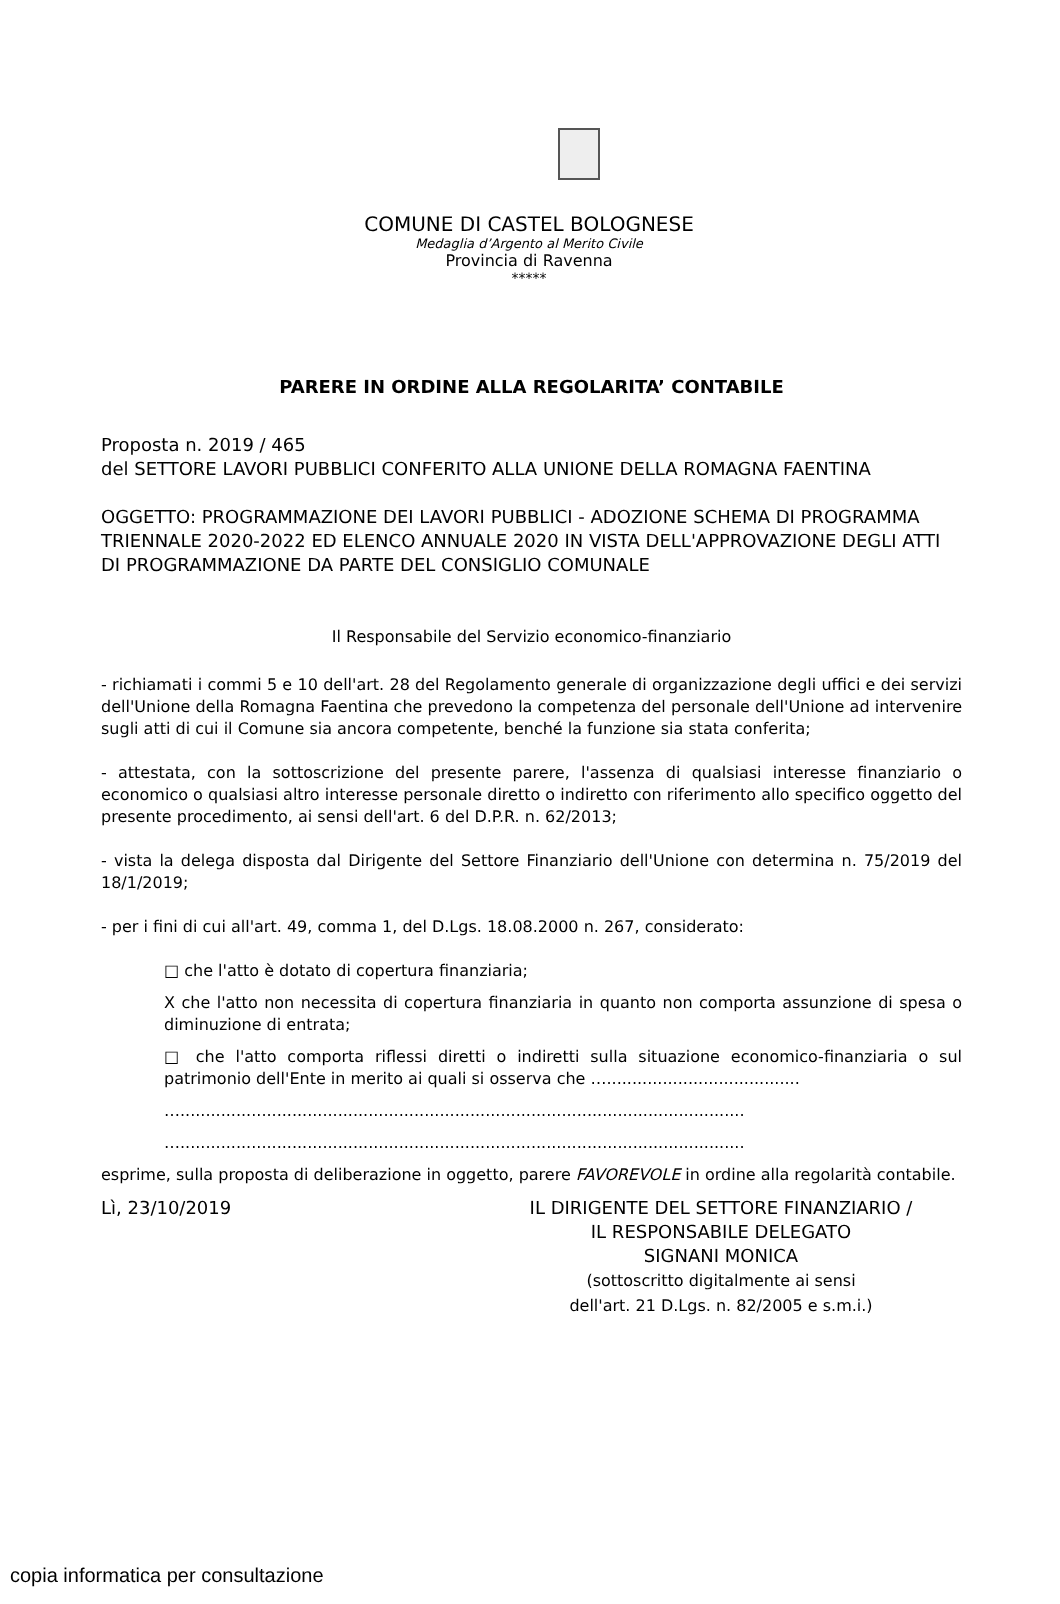COMUNE DI CASTEL BOLOGNESE
Medaglia d’Argento al Merito Civile
Provincia di Ravenna
*****
PARERE IN ORDINE ALLA REGOLARITA’ CONTABILE
Proposta n. 2019 / 465
del SETTORE LAVORI PUBBLICI CONFERITO ALLA UNIONE DELLA ROMAGNA FAENTINA
OGGETTO: PROGRAMMAZIONE DEI LAVORI PUBBLICI - ADOZIONE SCHEMA DI PROGRAMMA TRIENNALE 2020-2022 ED ELENCO ANNUALE 2020 IN VISTA DELL'APPROVAZIONE DEGLI ATTI DI PROGRAMMAZIONE DA PARTE DEL CONSIGLIO COMUNALE
Il Responsabile del Servizio economico-finanziario
- richiamati i commi 5 e 10 dell'art. 28 del Regolamento generale di organizzazione degli uffici e dei servizi dell'Unione della Romagna Faentina che prevedono la competenza del personale dell'Unione ad intervenire sugli atti di cui il Comune sia ancora competente, benché la funzione sia stata conferita;
- attestata, con la sottoscrizione del presente parere, l'assenza di qualsiasi interesse finanziario o economico o qualsiasi altro interesse personale diretto o indiretto con riferimento allo specifico oggetto del presente procedimento, ai sensi dell'art. 6 del D.P.R. n. 62/2013;
- vista la delega disposta dal Dirigente del Settore Finanziario dell'Unione con determina n. 75/2019 del 18/1/2019;
- per i fini di cui all'art. 49, comma 1, del D.Lgs. 18.08.2000 n. 267, considerato:
□ che l'atto è dotato di copertura finanziaria;
X che l'atto non necessita di copertura finanziaria in quanto non comporta assunzione di spesa o diminuzione di entrata;
□ che l'atto comporta riflessi diretti o indiretti sulla situazione economico-finanziaria o sul patrimonio dell'Ente in merito ai quali si osserva che …......................................
…...............................................................................................................
…...............................................................................................................
esprime, sulla proposta di deliberazione in oggetto, parere FAVOREVOLE in ordine alla regolarità contabile.
Lì, 23/10/2019 IL DIRIGENTE DEL SETTORE FINANZIARIO /
IL RESPONSABILE DELEGATO
SIGNANI MONICA
(sottoscritto digitalmente ai sensi
dell'art. 21 D.Lgs. n. 82/2005 e s.m.i.)
copia informatica per consultazione